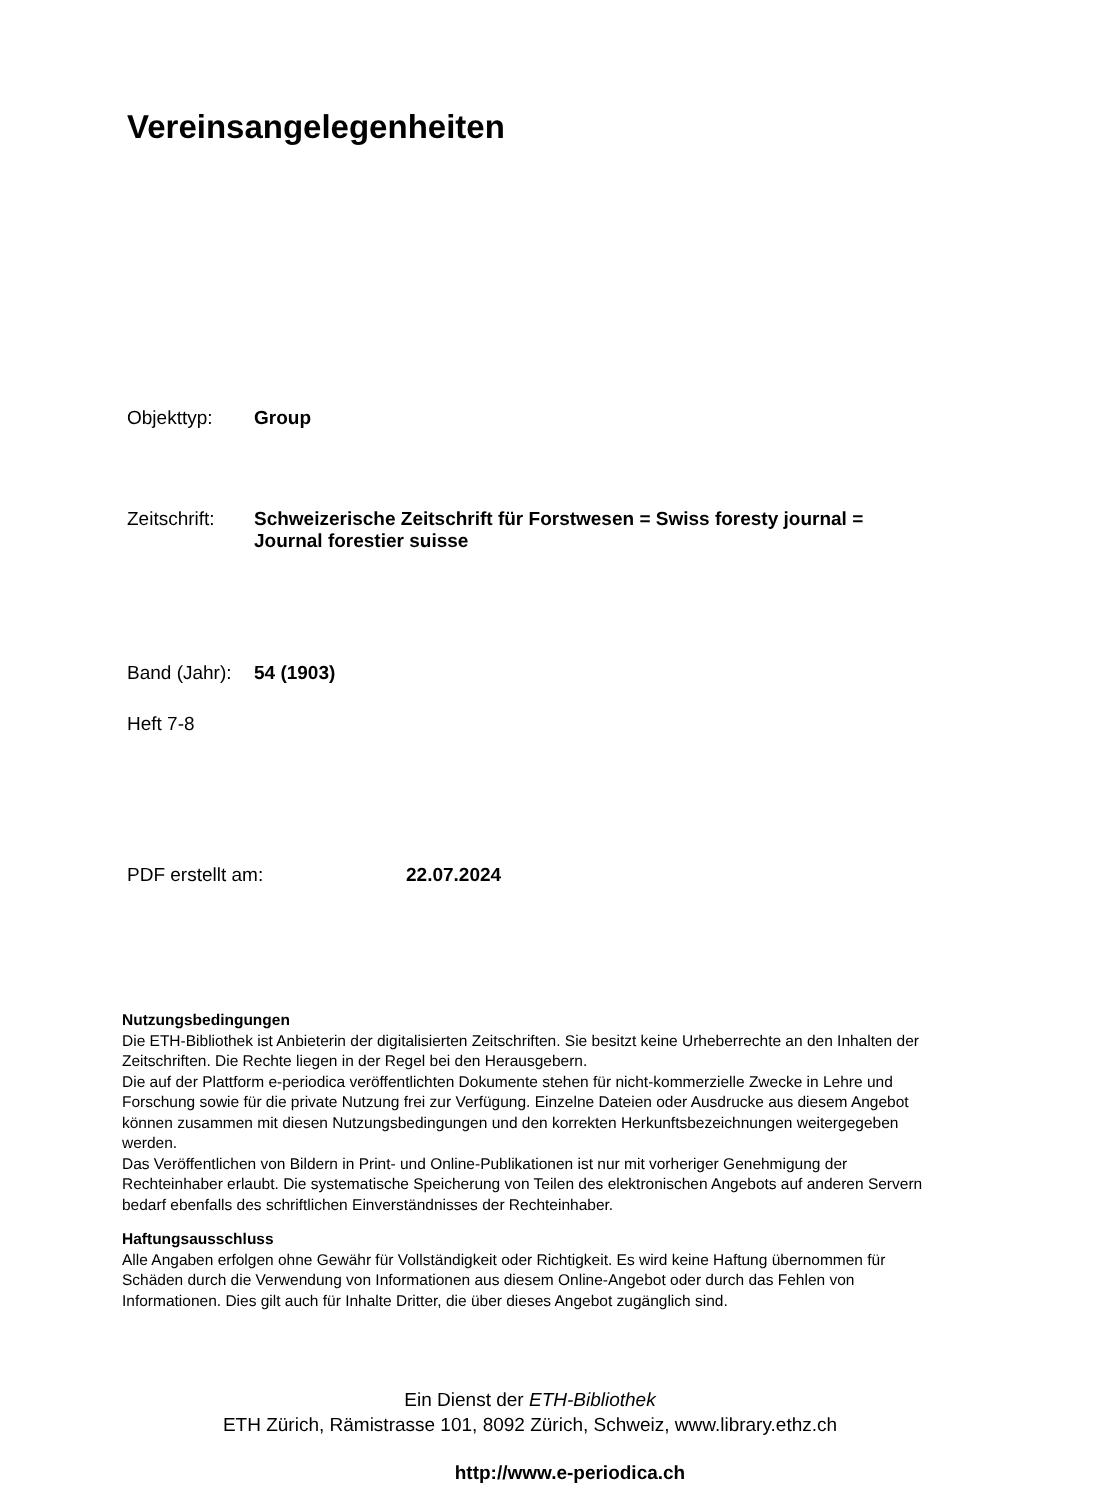Vereinsangelegenheiten
Objekttyp: Group
Zeitschrift: Schweizerische Zeitschrift für Forstwesen = Swiss foresty journal = Journal forestier suisse
Band (Jahr): 54 (1903)
Heft 7-8
PDF erstellt am: 22.07.2024
Nutzungsbedingungen
Die ETH-Bibliothek ist Anbieterin der digitalisierten Zeitschriften. Sie besitzt keine Urheberrechte an den Inhalten der Zeitschriften. Die Rechte liegen in der Regel bei den Herausgebern.
Die auf der Plattform e-periodica veröffentlichten Dokumente stehen für nicht-kommerzielle Zwecke in Lehre und Forschung sowie für die private Nutzung frei zur Verfügung. Einzelne Dateien oder Ausdrucke aus diesem Angebot können zusammen mit diesen Nutzungsbedingungen und den korrekten Herkunftsbezeichnungen weitergegeben werden.
Das Veröffentlichen von Bildern in Print- und Online-Publikationen ist nur mit vorheriger Genehmigung der Rechteinhaber erlaubt. Die systematische Speicherung von Teilen des elektronischen Angebots auf anderen Servern bedarf ebenfalls des schriftlichen Einverständnisses der Rechteinhaber.
Haftungsausschluss
Alle Angaben erfolgen ohne Gewähr für Vollständigkeit oder Richtigkeit. Es wird keine Haftung übernommen für Schäden durch die Verwendung von Informationen aus diesem Online-Angebot oder durch das Fehlen von Informationen. Dies gilt auch für Inhalte Dritter, die über dieses Angebot zugänglich sind.
Ein Dienst der ETH-Bibliothek
ETH Zürich, Rämistrasse 101, 8092 Zürich, Schweiz, www.library.ethz.ch
http://www.e-periodica.ch